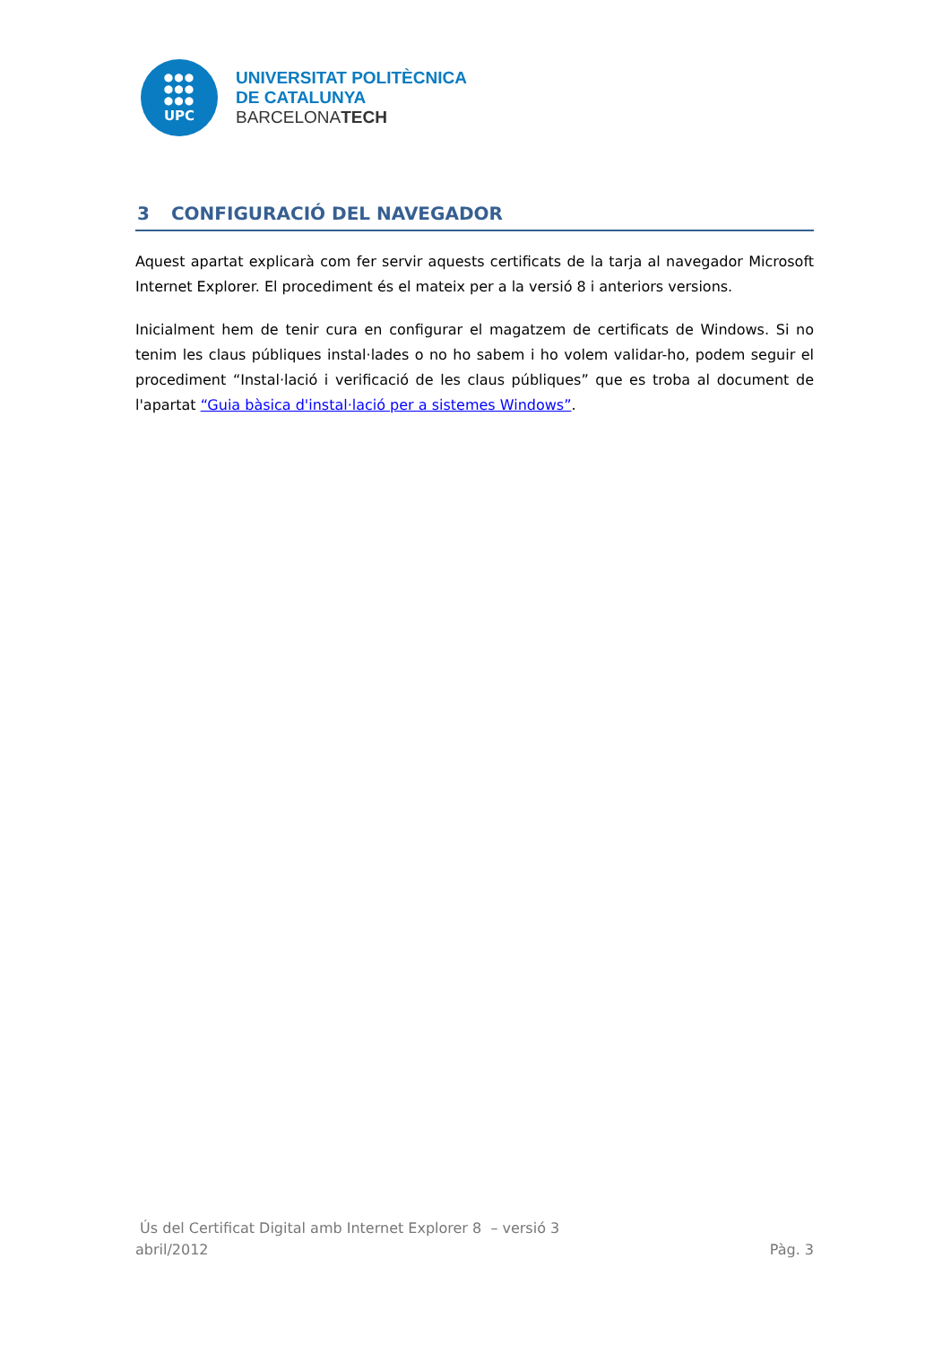●●●
●●●
●●●
UPC
UNIVERSITAT POLITÈCNICA
DE CATALUNYA
BARCELONATECH
3 CONFIGURACIÓ DEL NAVEGADOR
Aquest apartat explicarà com fer servir aquests certificats de la tarja al navegador Microsoft Internet Explorer. El procediment és el mateix per a la versió 8 i anteriors versions.
Inicialment hem de tenir cura en configurar el magatzem de certificats de Windows. Si no tenim les claus públiques instal·lades o no ho sabem i ho volem validar-ho, podem seguir el procediment “Instal·lació i verificació de les claus públiques” que es troba al document de l'apartat “Guia bàsica d'instal·lació per a sistemes Windows”.
Ús del Certificat Digital amb Internet Explorer 8 – versió 3
abril/2012 Pàg. 3